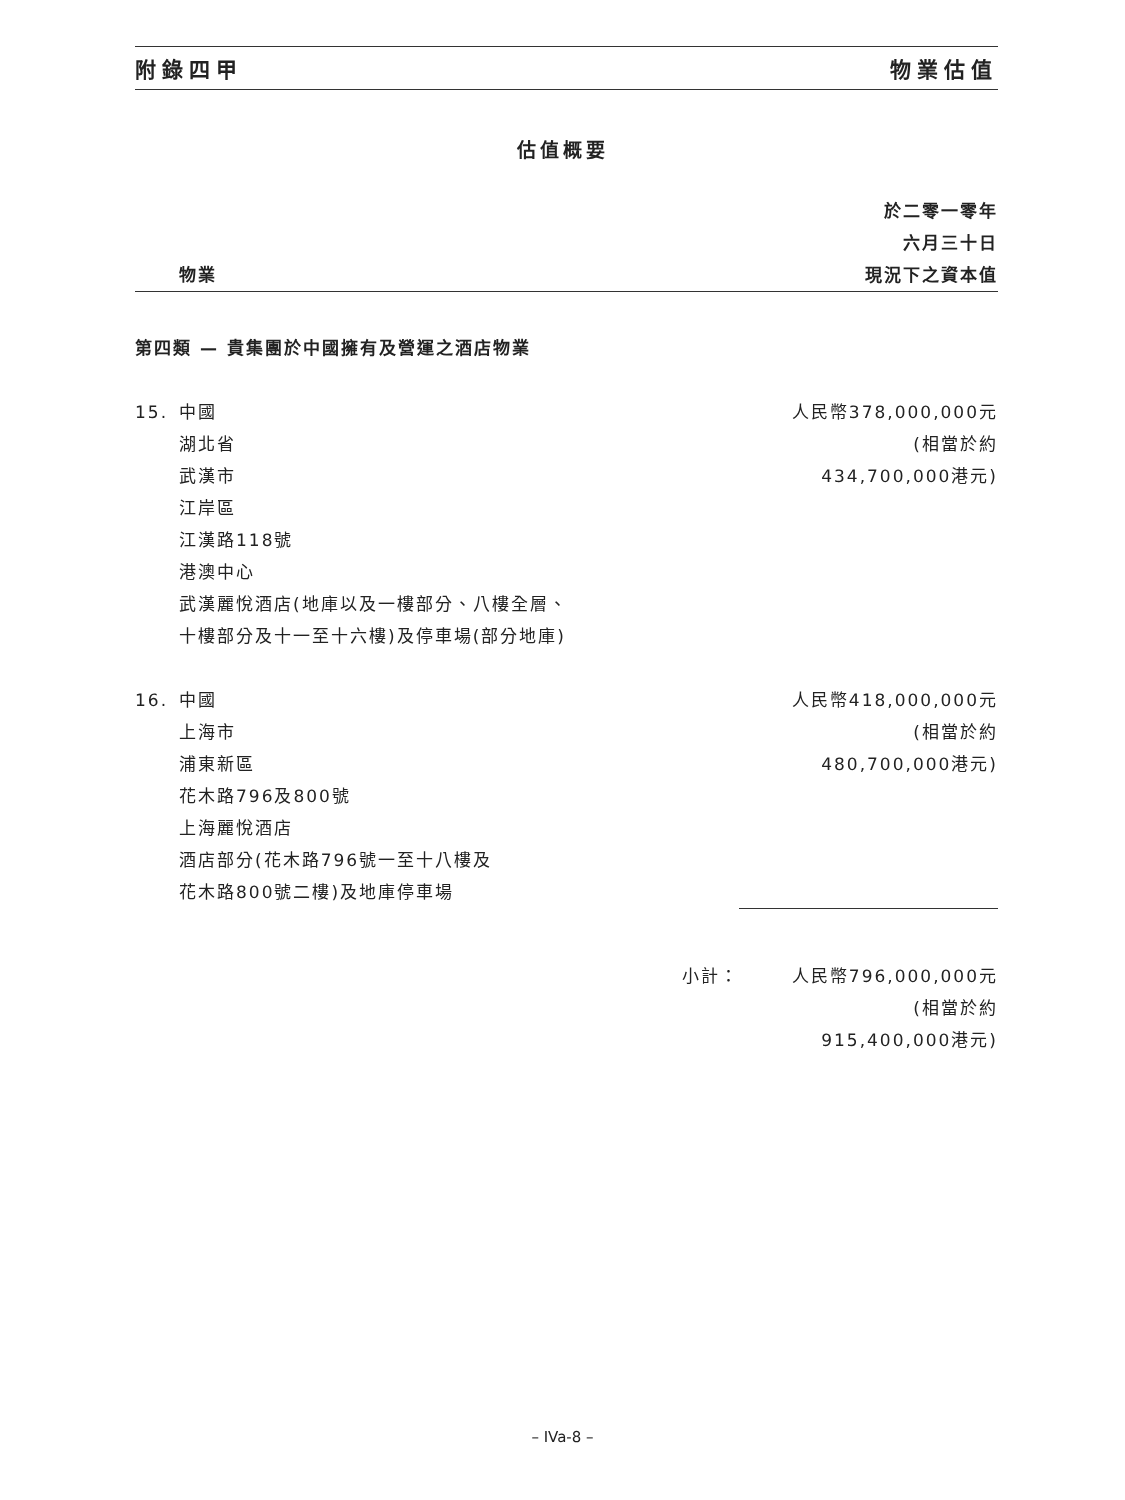附錄四甲 物業估值
估值概要
| | 物業 | | 於二零一零年 六月三十日 現況下之資本值 |
| --- | --- | --- | --- |
| 第四類 — 貴集團於中國擁有及營運之酒店物業 | | | |
| 15. | 中國 湖北省 武漢市 江岸區 江漢路118號 港澳中心 武漢麗悅酒店(地庫以及一樓部分、八樓全層、 十樓部分及十一至十六樓)及停車場(部分地庫) | | 人民幣378,000,000元 (相當於約 434,700,000港元) |
| 16. | 中國 上海市 浦東新區 花木路796及800號 上海麗悅酒店 酒店部分(花木路796號一至十八樓及 花木路800號二樓)及地庫停車場 | | 人民幣418,000,000元 (相當於約 480,700,000港元) |
| | | 小計： | 人民幣796,000,000元 (相當於約 915,400,000港元) |
– IVa-8 –